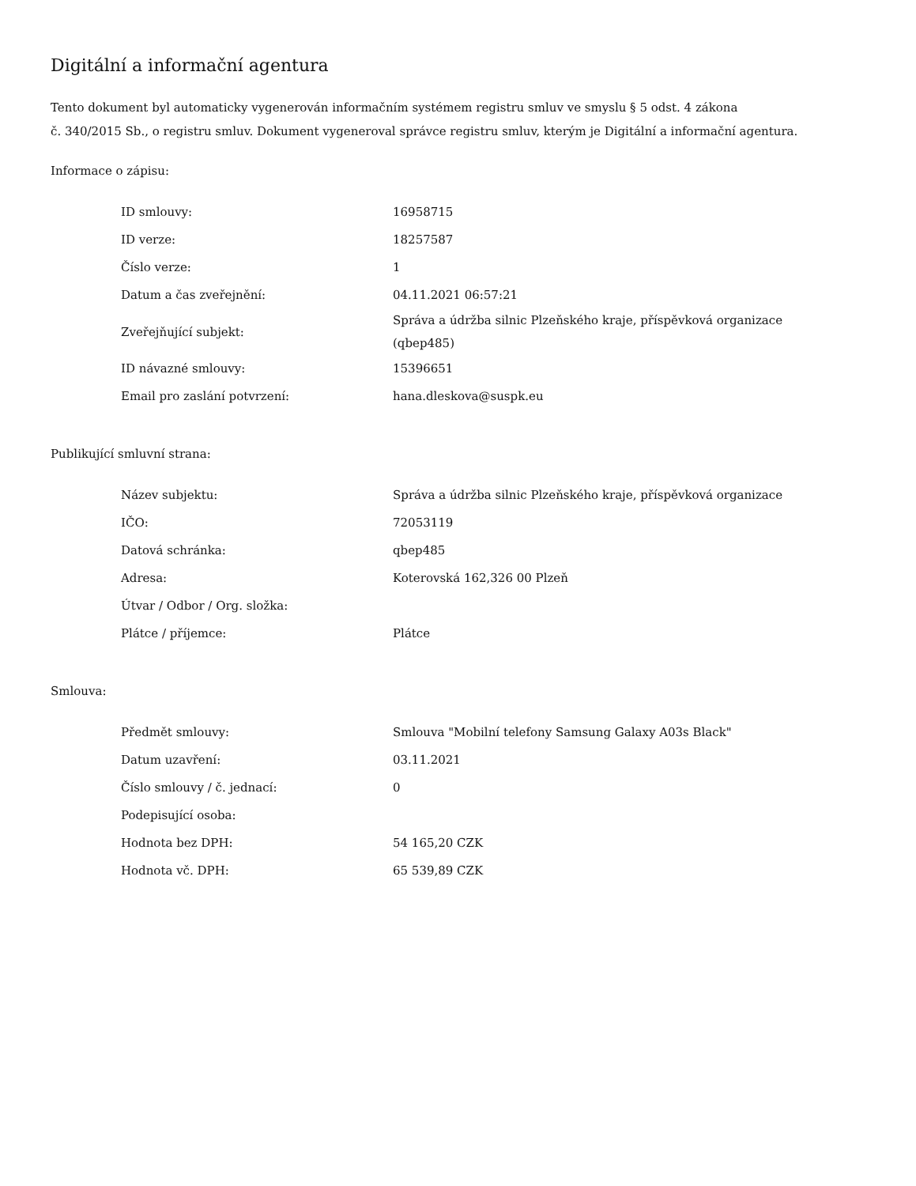Digitální a informační agentura
Tento dokument byl automaticky vygenerován informačním systémem registru smluv ve smyslu § 5 odst. 4 zákona
č. 340/2015 Sb., o registru smluv. Dokument vygeneroval správce registru smluv, kterým je Digitální a informační agentura.
Informace o zápisu:
| ID smlouvy: | 16958715 |
| ID verze: | 18257587 |
| Číslo verze: | 1 |
| Datum a čas zveřejnění: | 04.11.2021 06:57:21 |
| Zveřejňující subjekt: | Správa a údržba silnic Plzeňského kraje, příspěvková organizace (qbep485) |
| ID návazné smlouvy: | 15396651 |
| Email pro zaslání potvrzení: | hana.dleskova@suspk.eu |
Publikující smluvní strana:
| Název subjektu: | Správa a údržba silnic Plzeňského kraje, příspěvková organizace |
| IČO: | 72053119 |
| Datová schránka: | qbep485 |
| Adresa: | Koterovská 162,326 00 Plzeň |
| Útvar / Odbor / Org. složka: | |
| Plátce / příjemce: | Plátce |
Smlouva:
| Předmět smlouvy: | Smlouva "Mobilní telefony Samsung Galaxy A03s Black" |
| Datum uzavření: | 03.11.2021 |
| Číslo smlouvy / č. jednací: | 0 |
| Podepisující osoba: | |
| Hodnota bez DPH: | 54 165,20 CZK |
| Hodnota vč. DPH: | 65 539,89 CZK |